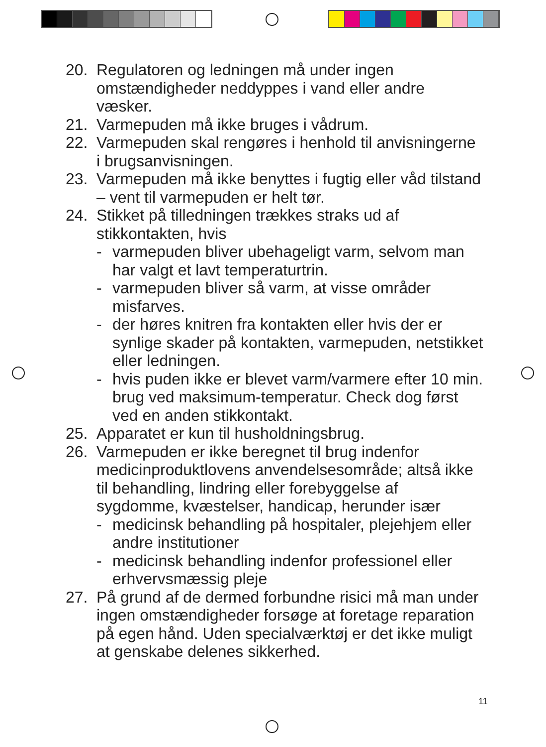20. Regulatoren og ledningen må under ingen omstændigheder neddyppes i vand eller andre væsker.
21. Varmepuden må ikke bruges i vådrum.
22. Varmepuden skal rengøres i henhold til anvisningerne i brugsanvisningen.
23. Varmepuden må ikke benyttes i fugtig eller våd tilstand – vent til varmepuden er helt tør.
24. Stikket på tilledningen trækkes straks ud af stikkontakten, hvis
- varmepuden bliver ubehageligt varm, selvom man har valgt et lavt temperaturtrin.
- varmepuden bliver så varm, at visse områder misfarves.
- der høres knitren fra kontakten eller hvis der er synlige skader på kontakten, varmepuden, netstikket eller ledningen.
- hvis puden ikke er blevet varm/varmere efter 10 min. brug ved maksimum-temperatur. Check dog først ved en anden stikkontakt.
25. Apparatet er kun til husholdningsbrug.
26. Varmepuden er ikke beregnet til brug indenfor medicinproduktlovens anvendelsesområde; altså ikke til behandling, lindring eller forebyggelse af sygdomme, kvæstelser, handicap, herunder især
- medicinsk behandling på hospitaler, plejehjem eller andre institutioner
- medicinsk behandling indenfor professionel eller erhvervsmæssig pleje
27. På grund af de dermed forbundne risici må man under ingen omstændigheder forsøge at foretage reparation på egen hånd. Uden specialværktøj er det ikke muligt at genskabe delenes sikkerhed.
11